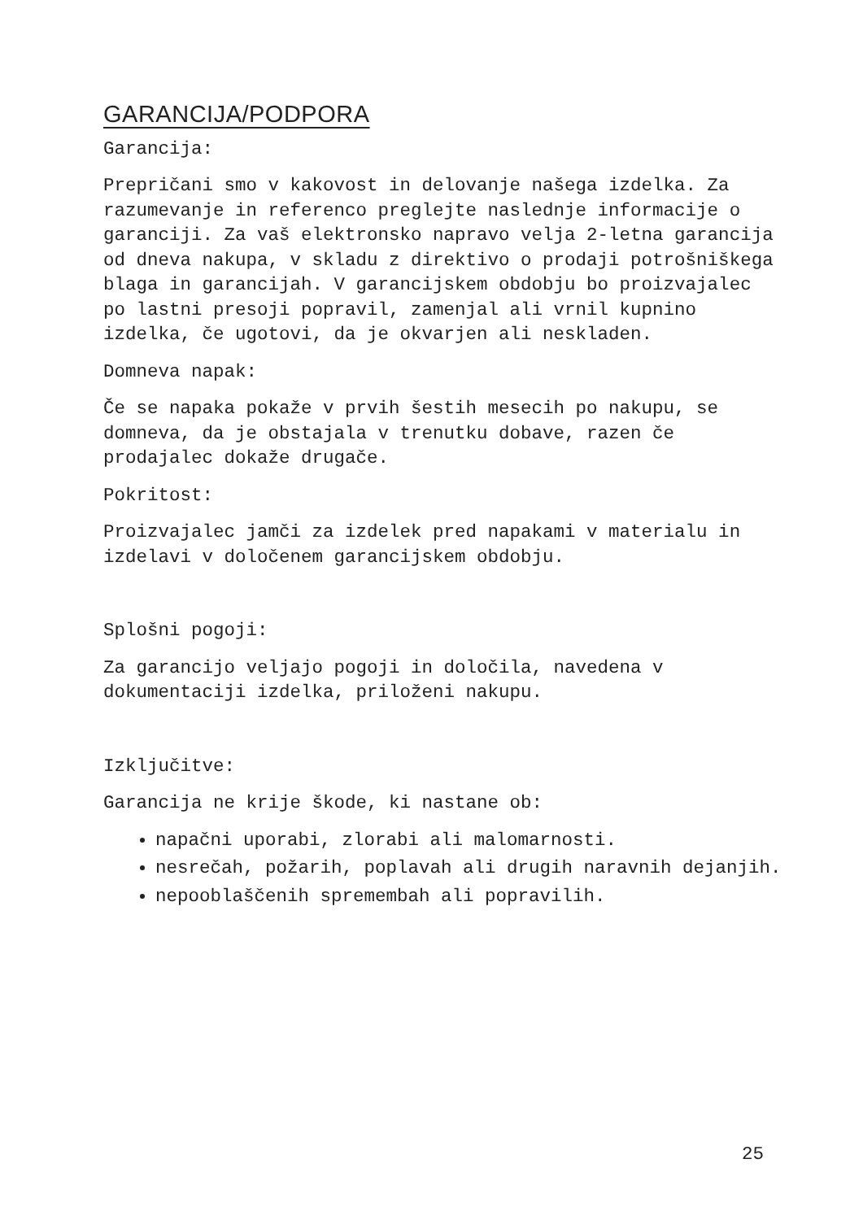GARANCIJA/PODPORA
Garancija:
Prepričani smo v kakovost in delovanje našega izdelka. Za razumevanje in referenco preglejte naslednje informacije o garanciji. Za vaš elektronsko napravo velja 2-letna garancija od dneva nakupa, v skladu z direktivo o prodaji potrošniškega blaga in garancijah. V garancijskem obdobju bo proizvajalec po lastni presoji popravil, zamenjal ali vrnil kupnino izdelka, če ugotovi, da je okvarjen ali neskladen.
Domneva napak:
Če se napaka pokaže v prvih šestih mesecih po nakupu, se domneva, da je obstajala v trenutku dobave, razen če prodajalec dokaže drugače.
Pokritost:
Proizvajalec jamči za izdelek pred napakami v materialu in izdelavi v določenem garancijskem obdobju.
Splošni pogoji:
Za garancijo veljajo pogoji in določila, navedena v dokumentaciji izdelka, priloženi nakupu.
Izključitve:
Garancija ne krije škode, ki nastane ob:
napačni uporabi, zlorabi ali malomarnosti.
nesrečah, požarih, poplavah ali drugih naravnih dejanjih.
nepooblaščenih spremembah ali popravilih.
25